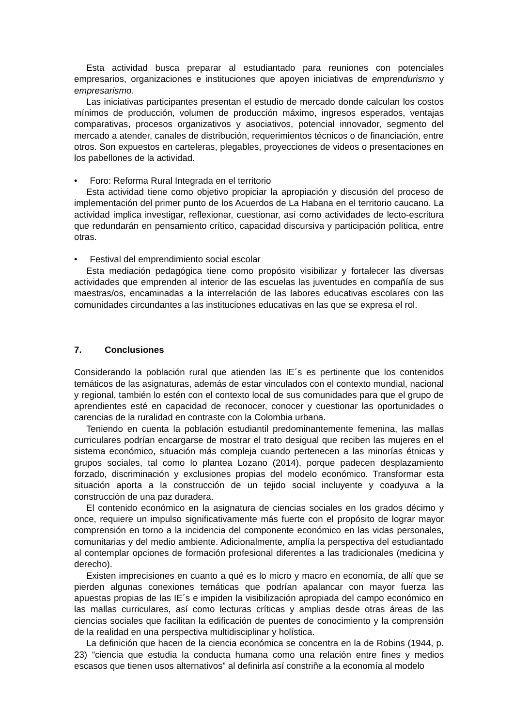Esta actividad busca preparar al estudiantado para reuniones con potenciales empresarios, organizaciones e instituciones que apoyen iniciativas de emprendurismo y empresarismo.
Las iniciativas participantes presentan el estudio de mercado donde calculan los costos mínimos de producción, volumen de producción máximo, ingresos esperados, ventajas comparativas, procesos organizativos y asociativos, potencial innovador, segmento del mercado a atender, canales de distribución, requerimientos técnicos o de financiación, entre otros. Son expuestos en carteleras, plegables, proyecciones de videos o presentaciones en los pabellones de la actividad.
• Foro: Reforma Rural Integrada en el territorio
Esta actividad tiene como objetivo propiciar la apropiación y discusión del proceso de implementación del primer punto de los Acuerdos de La Habana en el territorio caucano. La actividad implica investigar, reflexionar, cuestionar, así como actividades de lecto-escritura que redundarán en pensamiento crítico, capacidad discursiva y participación política, entre otras.
• Festival del emprendimiento social escolar
Esta mediación pedagógica tiene como propósito visibilizar y fortalecer las diversas actividades que emprenden al interior de las escuelas las juventudes en compañía de sus maestras/os, encaminadas a la interrelación de las labores educativas escolares con las comunidades circundantes a las instituciones educativas en las que se expresa el rol.
7. Conclusiones
Considerando la población rural que atienden las IE´s es pertinente que los contenidos temáticos de las asignaturas, además de estar vinculados con el contexto mundial, nacional y regional, también lo estén con el contexto local de sus comunidades para que el grupo de aprendientes esté en capacidad de reconocer, conocer y cuestionar las oportunidades o carencias de la ruralidad en contraste con la Colombia urbana.
Teniendo en cuenta la población estudiantil predominantemente femenina, las mallas curriculares podrían encargarse de mostrar el trato desigual que reciben las mujeres en el sistema económico, situación más compleja cuando pertenecen a las minorías étnicas y grupos sociales, tal como lo plantea Lozano (2014), porque padecen desplazamiento forzado, discriminación y exclusiones propias del modelo económico. Transformar esta situación aporta a la construcción de un tejido social incluyente y coadyuva a la construcción de una paz duradera.
El contenido económico en la asignatura de ciencias sociales en los grados décimo y once, requiere un impulso significativamente más fuerte con el propósito de lograr mayor comprensión en torno a la incidencia del componente económico en las vidas personales, comunitarias y del medio ambiente. Adicionalmente, amplía la perspectiva del estudiantado al contemplar opciones de formación profesional diferentes a las tradicionales (medicina y derecho).
Existen imprecisiones en cuanto a qué es lo micro y macro en economía, de allí que se pierden algunas conexiones temáticas que podrían apalancar con mayor fuerza las apuestas propias de las IE´s e impiden la visibilización apropiada del campo económico en las mallas curriculares, así como lecturas críticas y amplias desde otras áreas de las ciencias sociales que facilitan la edificación de puentes de conocimiento y la comprensión de la realidad en una perspectiva multidisciplinar y holística.
La definición que hacen de la ciencia económica se concentra en la de Robins (1944, p. 23) “ciencia que estudia la conducta humana como una relación entre fines y medios escasos que tienen usos alternativos” al definirla así constriñe a la economía al modelo